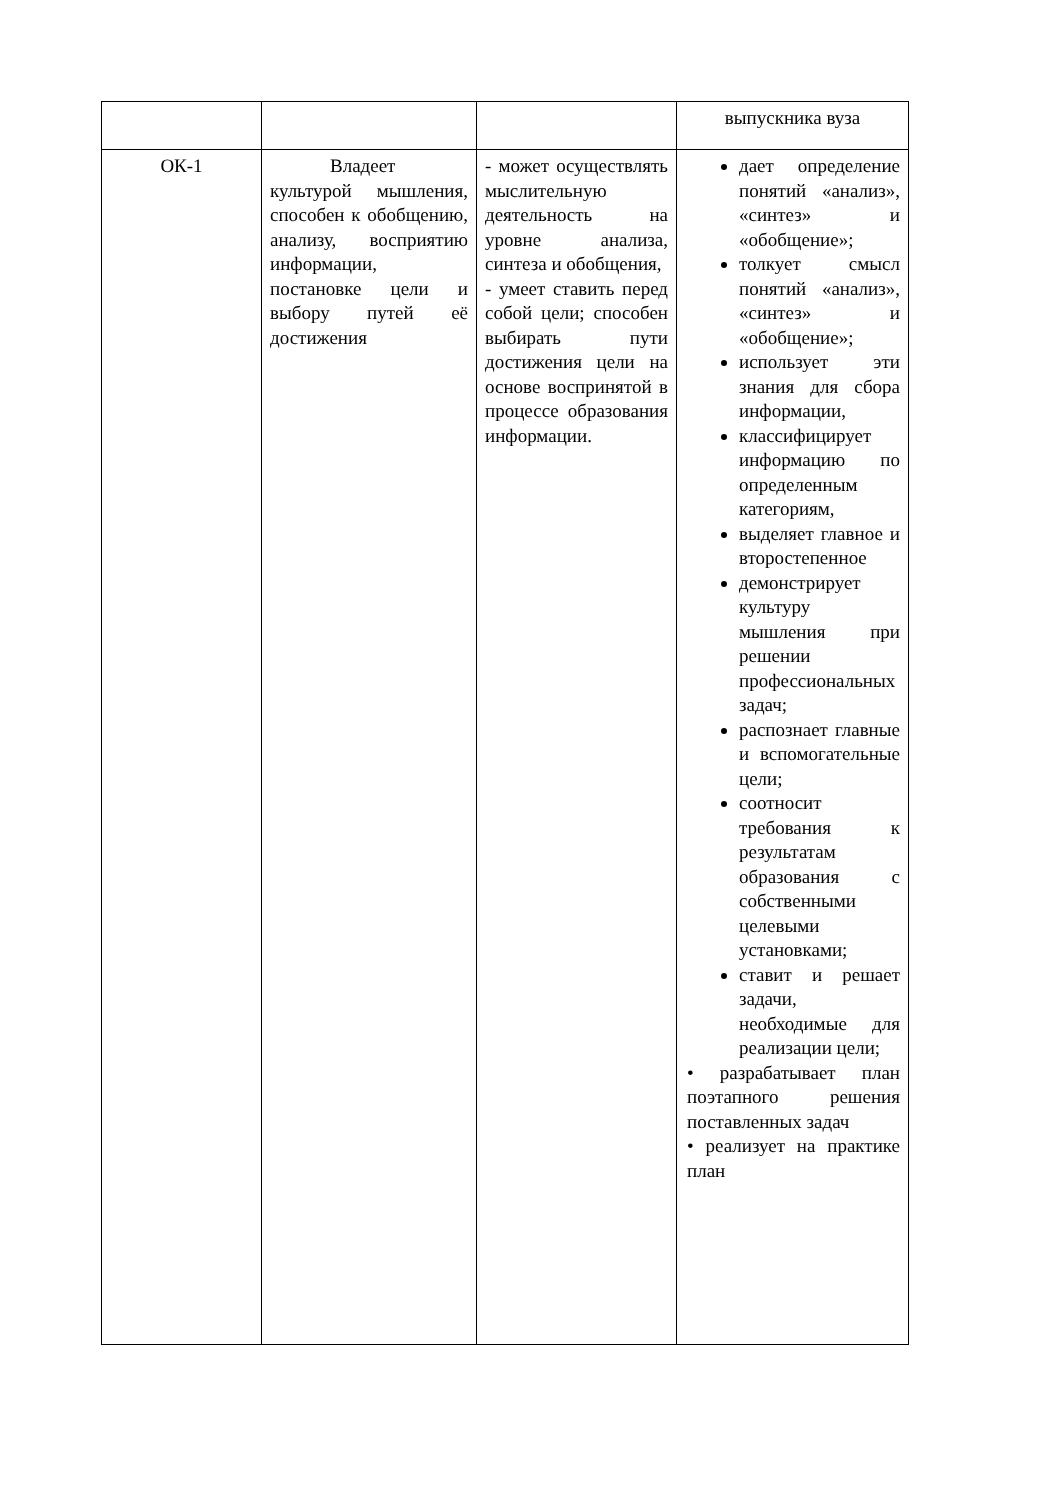| | | | выпускника вуза |
| ОК-1 | Владеет культурой мышления, способен к обобщению, анализу, восприятию информации, постановке цели и выбору путей её достижения | - может осуществлять мыслительную деятельность на уровне анализа, синтеза и обобщения, - умеет ставить перед собой цели; способен выбирать пути достижения цели на основе воспринятой в процессе образования информации. | дает определение понятий «анализ», «синтез» и «обобщение»; толкует смысл понятий «анализ», «синтез» и «обобщение»; использует эти знания для сбора информации, классифицирует информацию по определенным категориям, выделяет главное и второстепенное демонстрирует культуру мышления при решении профессиональных задач; распознает главные и вспомогательные цели; соотносит требования к результатам образования с собственными целевыми установками; ставит и решает задачи, необходимые для реализации цели; • разрабатывает план поэтапного решения поставленных задач • реализует на практике план |